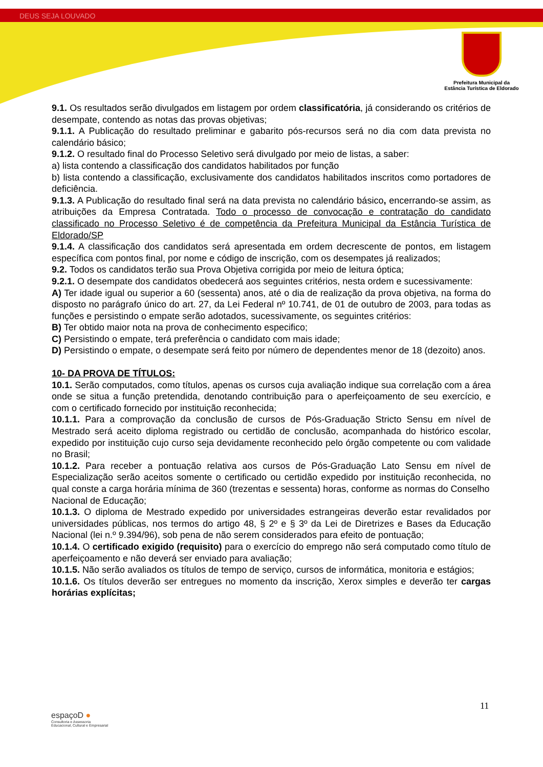DEUS SEJA LOUVADO
Prefeitura Municipal da
Estância Turística de Eldorado
9.1. Os resultados serão divulgados em listagem por ordem classificatória, já considerando os critérios de desempate, contendo as notas das provas objetivas;
9.1.1. A Publicação do resultado preliminar e gabarito pós-recursos será no dia com data prevista no calendário básico;
9.1.2. O resultado final do Processo Seletivo será divulgado por meio de listas, a saber:
a) lista contendo a classificação dos candidatos habilitados por função
b) lista contendo a classificação, exclusivamente dos candidatos habilitados inscritos como portadores de deficiência.
9.1.3. A Publicação do resultado final será na data prevista no calendário básico, encerrando-se assim, as atribuições da Empresa Contratada. Todo o processo de convocação e contratação do candidato classificado no Processo Seletivo é de competência da Prefeitura Municipal da Estância Turística de Eldorado/SP
9.1.4. A classificação dos candidatos será apresentada em ordem decrescente de pontos, em listagem específica com pontos final, por nome e código de inscrição, com os desempates já realizados;
9.2. Todos os candidatos terão sua Prova Objetiva corrigida por meio de leitura óptica;
9.2.1. O desempate dos candidatos obedecerá aos seguintes critérios, nesta ordem e sucessivamente:
A) Ter idade igual ou superior a 60 (sessenta) anos, até o dia de realização da prova objetiva, na forma do disposto no parágrafo único do art. 27, da Lei Federal nº 10.741, de 01 de outubro de 2003, para todas as funções e persistindo o empate serão adotados, sucessivamente, os seguintes critérios:
B) Ter obtido maior nota na prova de conhecimento especifico;
C) Persistindo o empate, terá preferência o candidato com mais idade;
D) Persistindo o empate, o desempate será feito por número de dependentes menor de 18 (dezoito) anos.
10- DA PROVA DE TÍTULOS:
10.1. Serão computados, como títulos, apenas os cursos cuja avaliação indique sua correlação com a área onde se situa a função pretendida, denotando contribuição para o aperfeiçoamento de seu exercício, e com o certificado fornecido por instituição reconhecida;
10.1.1. Para a comprovação da conclusão de cursos de Pós-Graduação Stricto Sensu em nível de Mestrado será aceito diploma registrado ou certidão de conclusão, acompanhada do histórico escolar, expedido por instituição cujo curso seja devidamente reconhecido pelo órgão competente ou com validade no Brasil;
10.1.2. Para receber a pontuação relativa aos cursos de Pós-Graduação Lato Sensu em nível de Especialização serão aceitos somente o certificado ou certidão expedido por instituição reconhecida, no qual conste a carga horária mínima de 360 (trezentas e sessenta) horas, conforme as normas do Conselho
Nacional de Educação;
10.1.3. O diploma de Mestrado expedido por universidades estrangeiras deverão estar revalidados por universidades públicas, nos termos do artigo 48, § 2º e § 3º da Lei de Diretrizes e Bases da Educação Nacional (lei n.º 9.394/96), sob pena de não serem considerados para efeito de pontuação;
10.1.4. O certificado exigido (requisito) para o exercício do emprego não será computado como título de aperfeiçoamento e não deverá ser enviado para avaliação;
10.1.5. Não serão avaliados os títulos de tempo de serviço, cursos de informática, monitoria e estágios;
10.1.6. Os títulos deverão ser entregues no momento da inscrição, Xerox simples e deverão ter cargas horárias explícitas;
11
espaçoD ●
Consultoria e Assessoria
Educacional, Cultural e Empresarial